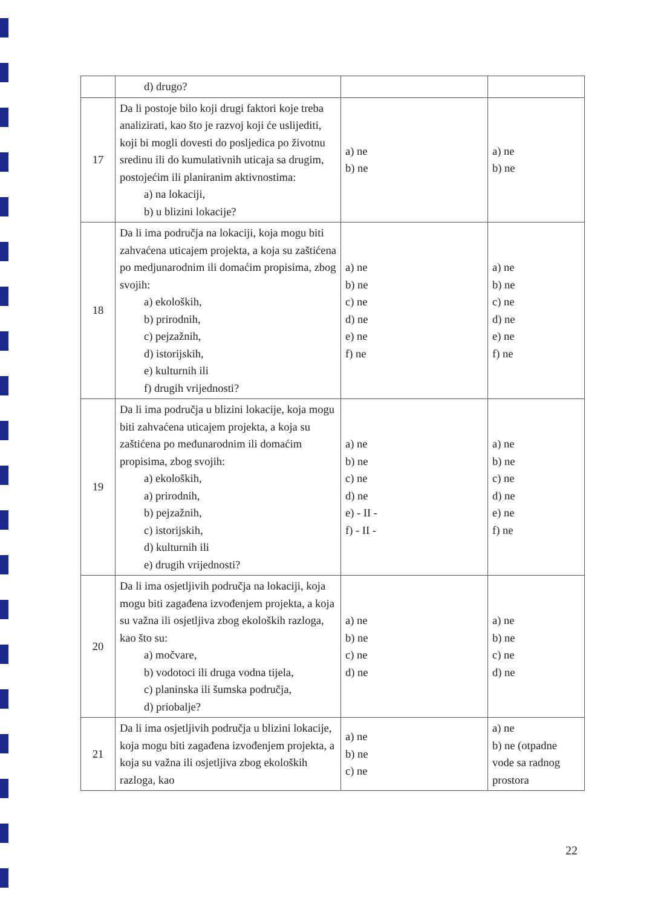| | d) drugo? | | |
| 17 | Da li postoje bilo koji drugi faktori koje treba analizirati, kao što je razvoj koji će uslijediti, koji bi mogli dovesti do posljedica po životnu sredinu ili do kumulativnih uticaja sa drugim, postojećim ili planiranim aktivnostima: a) na lokaciji, b) u blizini lokacije? | a) ne b) ne | a) ne b) ne |
| 18 | Da li ima područja na lokaciji, koja mogu biti zahvaćena uticajem projekta, a koja su zaštićena po medjunarodnim ili domaćim propisima, zbog svojih: a) ekoloških, b) prirodnih, c) pejzažnih, d) istorijskih, e) kulturnih ili f) drugih vrijednosti? | a) ne b) ne c) ne d) ne e) ne f) ne | a) ne b) ne c) ne d) ne e) ne f) ne |
| 19 | Da li ima područja u blizini lokacije, koja mogu biti zahvaćena uticajem projekta, a koja su zaštićena po međunarodnim ili domaćim propisima, zbog svojih: a) ekoloških, a) prirodnih, b) pejzažnih, c) istorijskih, d) kulturnih ili e) drugih vrijednosti? | a) ne b) ne c) ne d) ne e) - II - f) - II - | a) ne b) ne c) ne d) ne e) ne f) ne |
| 20 | Da li ima osjetljivih područja na lokaciji, koja mogu biti zagađena izvođenjem projekta, a koja su važna ili osjetljiva zbog ekoloških razloga, kao što su: a) močvare, b) vodotoci ili druga vodna tijela, c) planinska ili šumska područja, d) priobalje? | a) ne b) ne c) ne d) ne | a) ne b) ne c) ne d) ne |
| 21 | Da li ima osjetljivih područja u blizini lokacije, koja mogu biti zagađena izvođenjem projekta, a koja su važna ili osjetljiva zbog ekoloških razloga, kao | a) ne b) ne c) ne | a) ne b) ne (otpadne vode sa radnog prostora |
22